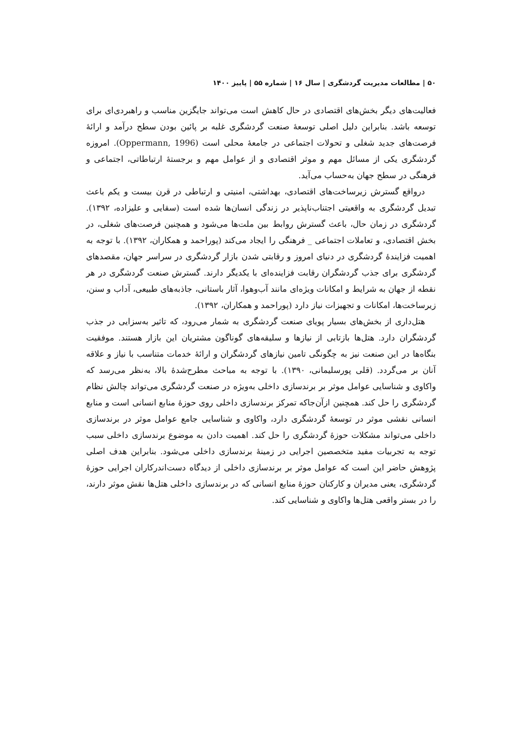۵۰ | مطالعات مدیریت گردشگری | سال ۱۶ | شماره ۵۵ | پاییز ۱۴۰۰
فعالیت‌های دیگر بخش‌های اقتصادی در حال کاهش است می‌تواند جایگزین مناسب و راهبردی‌ای برای توسعه باشد. بنابراین دلیل اصلی توسعهٔ صنعت گردشگری غلبه بر پائین بودن سطح درآمد و ارائهٔ فرصت‌های جدید شغلی و تحولات اجتماعی در جامعهٔ محلی است (Oppermann, 1996). امروزه گردشگری یکی از مسائل مهم و موثر اقتصادی و از عوامل مهم و برجستهٔ ارتباطاتی، اجتماعی و فرهنگی در سطح جهان به‌حساب می‌آید.
درواقع گسترش زیرساخت‌های اقتصادی، بهداشتی، امنیتی و ارتباطی در قرن بیست و یکم باعث تبدیل گردشگری به واقعیتی اجتناب‌ناپذیر در زندگی انسان‌ها شده است (سقایی و علیزاده، ۱۳۹۲). گردشگری در زمان حال، باعث گسترش روابط بین ملت‌ها می‌شود و همچنین فرصت‌های شغلی، در بخش اقتصادی، و تعاملات اجتماعی _ فرهنگی را ایجاد می‌کند (پوراحمد و همکاران، ۱۳۹۲). با توجه به اهمیت فزایندهٔ گردشگری در دنیای امروز و رقابتی شدن بازار گردشگری در سراسر جهان، مقصدهای گردشگری برای جذب گردشگران رقابت فزاینده‌ای با یکدیگر دارند. گسترش صنعت گردشگری در هر نقطه از جهان به شرایط و امکانات ویژه‌ای مانند آب‌وهوا، آثار باستانی، جاذبه‌های طبیعی، آداب و سنن، زیرساخت‌ها، امکانات و تجهیزات نیاز دارد (پوراحمد و همکاران، ۱۳۹۲).
هتل‌داری از بخش‌های بسیار پویای صنعت گردشگری به شمار می‌رود، که تاثیر به‌سزایی در جذب گردشگران دارد. هتل‌ها بازتابی از نیازها و سلیقه‌های گوناگون مشتریان این بازار هستند. موفقیت بنگاه‌ها در این صنعت نیز به چگونگی تامین نیازهای گردشگران و ارائهٔ خدمات متناسب با نیاز و علاقه آنان بر می‌گردد. (قلی پورسلیمانی، ۱۳۹۰). با توجه به مباحث مطرح‌شدهٔ بالا، به‌نظر می‌رسد که واکاوی و شناسایی عوامل موثر بر برندسازی داخلی به‌ویژه در صنعت گردشگری می‌تواند چالش نظام گردشگری را حل کند. همچنین ازآن‌جاکه تمرکز برندسازی داخلی روی حوزهٔ منابع انسانی است و منابع انسانی نقشی موثر در توسعهٔ گردشگری دارد، واکاوی و شناسایی جامع عوامل موثر در برندسازی داخلی می‌تواند مشکلات حوزهٔ گردشگری را حل کند. اهمیت دادن به موضوع برندسازی داخلی سبب توجه به تجربیات مفید متخصصین اجرایی در زمینهٔ برندسازی داخلی می‌شود. بنابراین هدف اصلی پژوهش حاضر این است که عوامل موثر بر برندسازی داخلی از دیدگاه دست‌اندرکاران اجرایی حوزهٔ گردشگری، یعنی مدیران و کارکنان حوزهٔ منابع انسانی که در برندسازی داخلی هتل‌ها نقش موثر دارند، را در بستر واقعی هتل‌ها واکاوی و شناسایی کند.